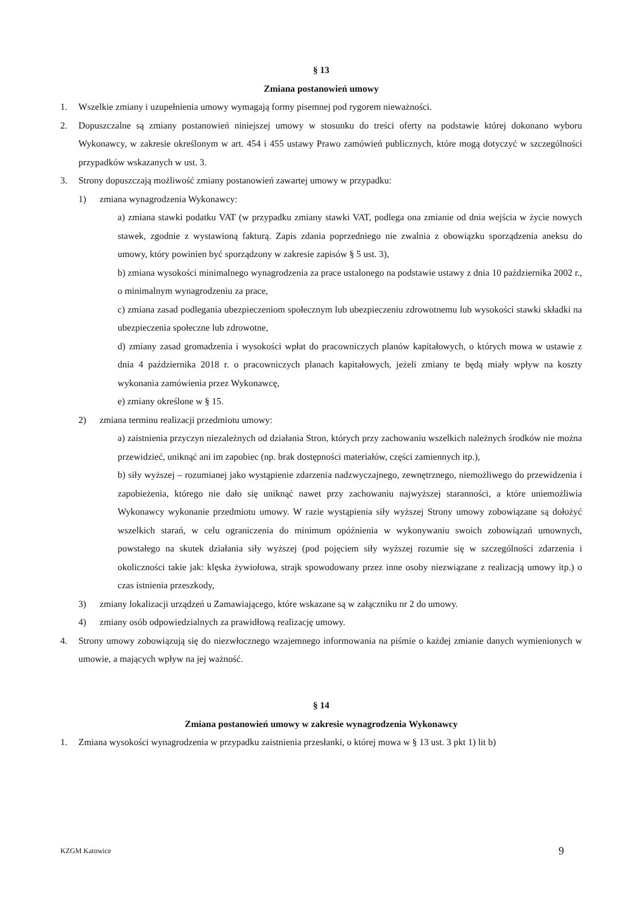§ 13
Zmiana postanowień umowy
1. Wszelkie zmiany i uzupełnienia umowy wymagają formy pisemnej pod rygorem nieważności.
2. Dopuszczalne są zmiany postanowień niniejszej umowy w stosunku do treści oferty na podstawie której dokonano wyboru Wykonawcy, w zakresie określonym w art. 454 i 455 ustawy Prawo zamówień publicznych, które mogą dotyczyć w szczególności przypadków wskazanych w ust. 3.
3. Strony dopuszczają możliwość zmiany postanowień zawartej umowy w przypadku:
1) zmiana wynagrodzenia Wykonawcy:
a) zmiana stawki podatku VAT (w przypadku zmiany stawki VAT, podlega ona zmianie od dnia wejścia w życie nowych stawek, zgodnie z wystawioną fakturą. Zapis zdania poprzedniego nie zwalnia z obowiązku sporządzenia aneksu do umowy, który powinien być sporządzony w zakresie zapisów § 5 ust. 3),
b) zmiana wysokości minimalnego wynagrodzenia za prace ustalonego na podstawie ustawy z dnia 10 października 2002 r., o minimalnym wynagrodzeniu za prace,
c) zmiana zasad podlegania ubezpieczeniom społecznym lub ubezpieczeniu zdrowotnemu lub wysokości stawki składki na ubezpieczenia społeczne lub zdrowotne,
d) zmiany zasad gromadzenia i wysokości wpłat do pracowniczych planów kapitałowych, o których mowa w ustawie z dnia 4 października 2018 r. o pracowniczych planach kapitałowych, jeżeli zmiany te będą miały wpływ na koszty wykonania zamówienia przez Wykonawcę,
e) zmiany określone w § 15.
2) zmiana terminu realizacji przedmiotu umowy:
a) zaistnienia przyczyn niezależnych od działania Stron, których przy zachowaniu wszelkich należnych środków nie można przewidzieć, uniknąć ani im zapobiec (np. brak dostępności materiałów, części zamiennych itp.),
b) siły wyższej – rozumianej jako wystąpienie zdarzenia nadzwyczajnego, zewnętrznego, niemożliwego do przewidzenia i zapobieżenia, którego nie dało się uniknąć nawet przy zachowaniu najwyższej staranności, a które uniemożliwia Wykonawcy wykonanie przedmiotu umowy. W razie wystąpienia siły wyższej Strony umowy zobowiązane są dołożyć wszelkich starań, w celu ograniczenia do minimum opóźnienia w wykonywaniu swoich zobowiązań umownych, powstałego na skutek działania siły wyższej (pod pojęciem siły wyższej rozumie się w szczególności zdarzenia i okoliczności takie jak: klęska żywiołowa, strajk spowodowany przez inne osoby niezwiązane z realizacją umowy itp.) o czas istnienia przeszkody,
3) zmiany lokalizacji urządzeń u Zamawiającego, które wskazane są w załączniku nr 2 do umowy.
4) zmiany osób odpowiedzialnych za prawidłową realizację umowy.
4. Strony umowy zobowiązują się do niezwłocznego wzajemnego informowania na piśmie o każdej zmianie danych wymienionych w umowie, a mających wpływ na jej ważność.
§ 14
Zmiana postanowień umowy w zakresie wynagrodzenia Wykonawcy
1. Zmiana wysokości wynagrodzenia w przypadku zaistnienia przesłanki, o której mowa w § 13 ust. 3 pkt 1) lit b)
KZGM Katowice 9